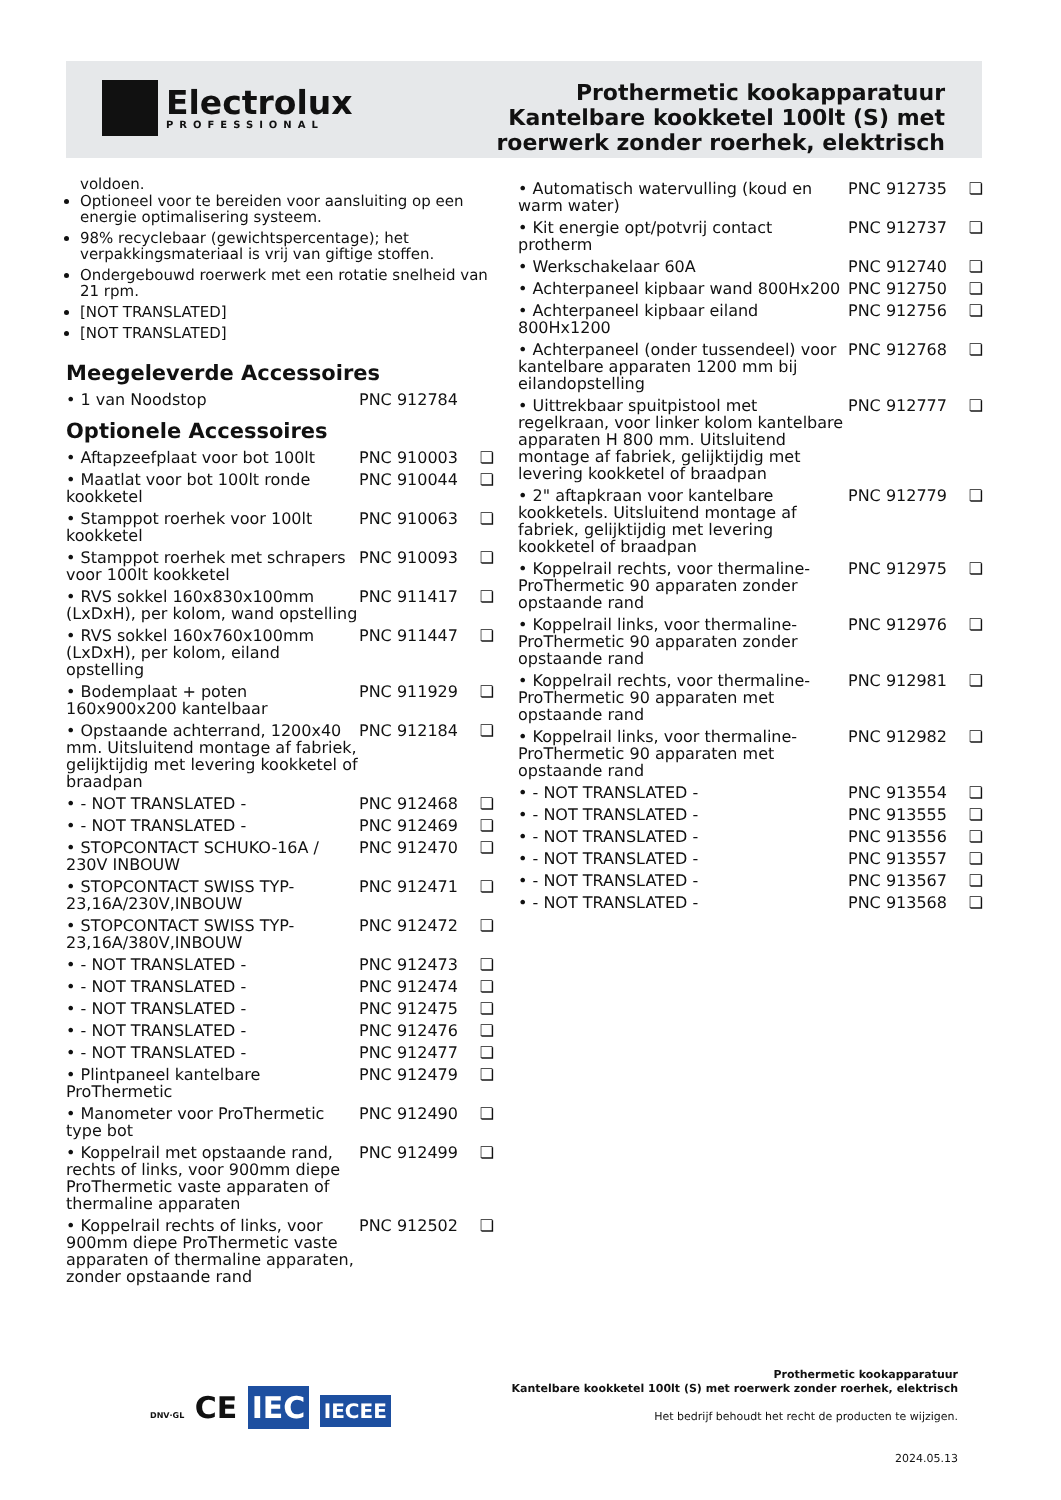Electrolux
PROFESSIONAL
Prothermetic kookapparatuur
Kantelbare kookketel 100lt (S) met
roerwerk zonder roerhek, elektrisch
voldoen.
Optioneel voor te bereiden voor aansluiting op een energie optimalisering systeem.
98% recyclebaar (gewichtspercentage); het verpakkingsmateriaal is vrij van giftige stoffen.
Ondergebouwd roerwerk met een rotatie snelheid van 21 rpm.
[NOT TRANSLATED]
[NOT TRANSLATED]
Meegeleverde Accessoires
| • 1 van Noodstop | PNC 912784 | |
Optionele Accessoires
| • Aftapzeefplaat voor bot 100lt | PNC 910003 | ❏ |
| • Maatlat voor bot 100lt ronde kookketel | PNC 910044 | ❏ |
| • Stamppot roerhek voor 100lt kookketel | PNC 910063 | ❏ |
| • Stamppot roerhek met schrapers voor 100lt kookketel | PNC 910093 | ❏ |
| • RVS sokkel 160x830x100mm (LxDxH), per kolom, wand opstelling | PNC 911417 | ❏ |
| • RVS sokkel 160x760x100mm (LxDxH), per kolom, eiland opstelling | PNC 911447 | ❏ |
| • Bodemplaat + poten 160x900x200 kantelbaar | PNC 911929 | ❏ |
| • Opstaande achterrand, 1200x40 mm. Uitsluitend montage af fabriek, gelijktijdig met levering kookketel of braadpan | PNC 912184 | ❏ |
| • - NOT TRANSLATED - | PNC 912468 | ❏ |
| • - NOT TRANSLATED - | PNC 912469 | ❏ |
| • STOPCONTACT SCHUKO-16A / 230V INBOUW | PNC 912470 | ❏ |
| • STOPCONTACT SWISS TYP-23,16A/230V,INBOUW | PNC 912471 | ❏ |
| • STOPCONTACT SWISS TYP-23,16A/380V,INBOUW | PNC 912472 | ❏ |
| • - NOT TRANSLATED - | PNC 912473 | ❏ |
| • - NOT TRANSLATED - | PNC 912474 | ❏ |
| • - NOT TRANSLATED - | PNC 912475 | ❏ |
| • - NOT TRANSLATED - | PNC 912476 | ❏ |
| • - NOT TRANSLATED - | PNC 912477 | ❏ |
| • Plintpaneel kantelbare ProThermetic | PNC 912479 | ❏ |
| • Manometer voor ProThermetic type bot | PNC 912490 | ❏ |
| • Koppelrail met opstaande rand, rechts of links, voor 900mm diepe ProThermetic vaste apparaten of thermaline apparaten | PNC 912499 | ❏ |
| • Koppelrail rechts of links, voor 900mm diepe ProThermetic vaste apparaten of thermaline apparaten, zonder opstaande rand | PNC 912502 | ❏ |
| • Automatisch watervulling (koud en warm water) | PNC 912735 | ❏ |
| • Kit energie opt/potvrij contact protherm | PNC 912737 | ❏ |
| • Werkschakelaar 60A | PNC 912740 | ❏ |
| • Achterpaneel kipbaar wand 800Hx200 | PNC 912750 | ❏ |
| • Achterpaneel kipbaar eiland 800Hx1200 | PNC 912756 | ❏ |
| • Achterpaneel (onder tussendeel) voor kantelbare apparaten 1200 mm bij eilandopstelling | PNC 912768 | ❏ |
| • Uittrekbaar spuitpistool met regelkraan, voor linker kolom kantelbare apparaten H 800 mm. Uitsluitend montage af fabriek, gelijktijdig met levering kookketel of braadpan | PNC 912777 | ❏ |
| • 2" aftapkraan voor kantelbare kookketels. Uitsluitend montage af fabriek, gelijktijdig met levering kookketel of braadpan | PNC 912779 | ❏ |
| • Koppelrail rechts, voor thermaline-ProThermetic 90 apparaten zonder opstaande rand | PNC 912975 | ❏ |
| • Koppelrail links, voor thermaline-ProThermetic 90 apparaten zonder opstaande rand | PNC 912976 | ❏ |
| • Koppelrail rechts, voor thermaline-ProThermetic 90 apparaten met opstaande rand | PNC 912981 | ❏ |
| • Koppelrail links, voor thermaline-ProThermetic 90 apparaten met opstaande rand | PNC 912982 | ❏ |
| • - NOT TRANSLATED - | PNC 913554 | ❏ |
| • - NOT TRANSLATED - | PNC 913555 | ❏ |
| • - NOT TRANSLATED - | PNC 913556 | ❏ |
| • - NOT TRANSLATED - | PNC 913557 | ❏ |
| • - NOT TRANSLATED - | PNC 913567 | ❏ |
| • - NOT TRANSLATED - | PNC 913568 | ❏ |
DNV·GL CE IEC IECEE
Prothermetic kookapparatuur
Kantelbare kookketel 100lt (S) met roerwerk zonder roerhek, elektrisch
Het bedrijf behoudt het recht de producten te wijzigen.
2024.05.13